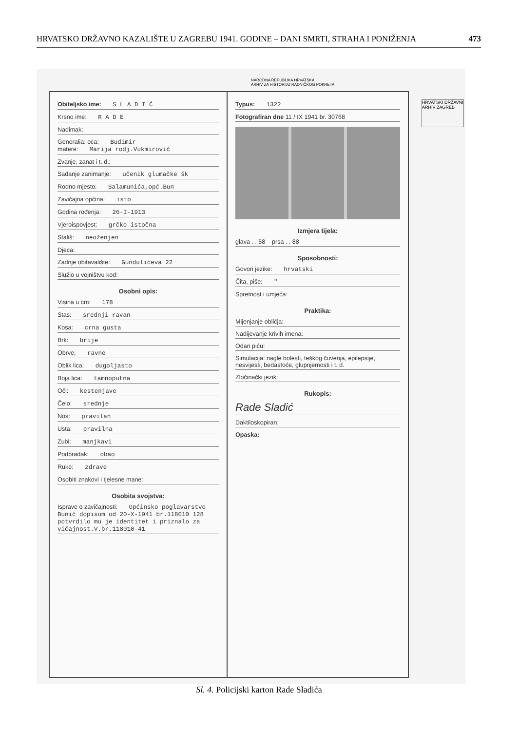HRVATSKO DRŽAVNO KAZALIŠTE U ZAGREBU 1941. GODINE – DANI SMRTI, STRAHA I PONIŽENJA 473
NARODNA REPUBLIKA HRVATSKA
ARHIV ZA HISTORIJU RADNIČKOG POKRETA
HRVATSKI DRŽAVNI ARHIV ZAGREB
Obiteljsko ime: S L A D I Ć
Krsno ime: R A D E
Nadimak:
Generalia: oca: Budimir
matere: Marija rodj.Vukmirović
Zvanje, zanat i t. d.:
Sadanje zanimanje: učenik glumačke šk
Rodno mjesto: Salamunića,opć.Bun
Zavičajna općina: isto
Godina rođenja: 26-I-1913
Vjeroispovjest: grčko istočna
Stališ: neoženjen
Djeca:
Zadnje obitavalište: Gundulićeva 22
Služio u vojništvu kod:
Osobni opis:
Visina u cm: 178
Stas: srednji ravan
Kosa: crna gusta
Brk: brije
Obrve: ravne
Oblik lica: dugoljasto
Boja lica: tamnoputna
Oči: kestenjave
Čelo: srednje
Nos: pravilan
Usta: pravilna
Zubi: manjkavi
Podbradak: obao
Ruke: zdrave
Osobiti znakovi i tjelesne mane:
Osobita svojstva:
Isprave o zavičajnosti: Općinsko poglavarstvo Bunić dopisom od 20-X-1941 br.118010 128 potvrdilo mu je identitet i priznalo za vičajnost.V.br.118010-41
Typus: 1322
Fotografiran dne 11 / IX 1941 br. 30768
Izmjera tijela:
glava . . 58 prsa . . 88
Sposobnosti:
Govori jezike: hrvatski
Čita, piše: "
Spretnost i umjeća:
Praktika:
Mijenjanje obličja:
Nadijevanje krivih imena:
Odan piću:
Simulacija: nagle bolesti, teškog čuvenja, epilepsije, nesvijesti, bedastoće, glupnjemosti i t. d.
Zločinački jezik:
Rukopis:
Rade Sladić
Daktiloskopiran:
Opaska:
Sl. 4. Policijski karton Rade Sladića